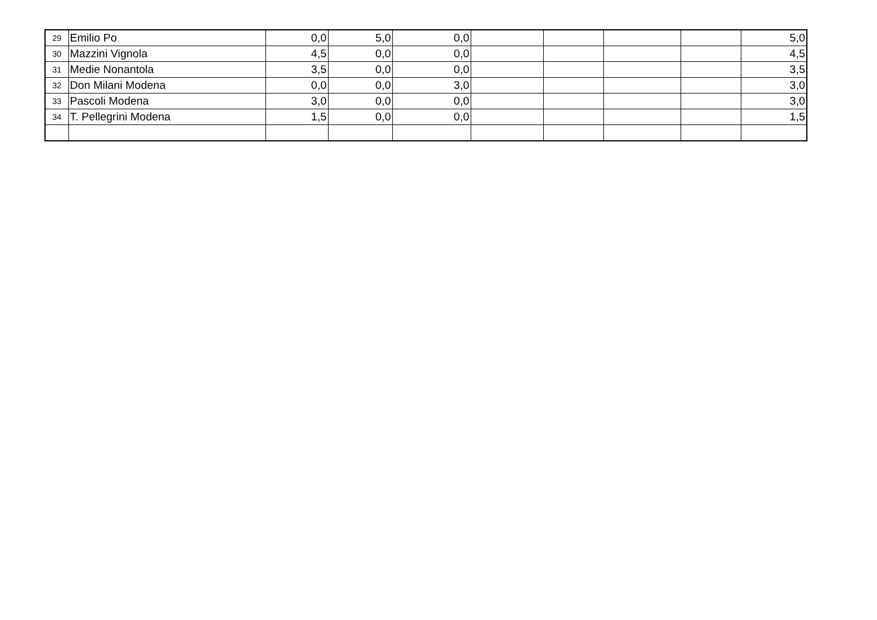| 29 | Emilio Po | 0,0 | 5,0 | 0,0 | | | | | 5,0 |
| 30 | Mazzini Vignola | 4,5 | 0,0 | 0,0 | | | | | 4,5 |
| 31 | Medie Nonantola | 3,5 | 0,0 | 0,0 | | | | | 3,5 |
| 32 | Don Milani Modena | 0,0 | 0,0 | 3,0 | | | | | 3,0 |
| 33 | Pascoli Modena | 3,0 | 0,0 | 0,0 | | | | | 3,0 |
| 34 | T. Pellegrini Modena | 1,5 | 0,0 | 0,0 | | | | | 1,5 |